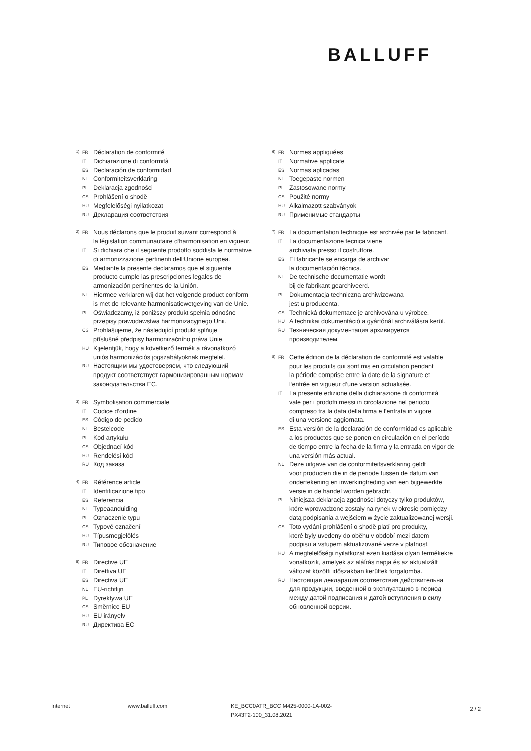BALLUFF
1) FR Déclaration de conformité
IT Dichiarazione di conformità
ES Declaración de conformidad
NL Conformiteitsverklaring
PL Deklaracja zgodności
CS Prohlášení o shodě
HU Megfelelőségi nyilatkozat
RU Декларация соответствия
2) FR Nous déclarons que le produit suivant correspond à
la législation communautaire d‘harmonisation en vigueur.
IT Si dichiara che il seguente prodotto soddisfa le normative
di armonizzazione pertinenti dell‘Unione europea.
ES Mediante la presente declaramos que el siguiente
producto cumple las prescripciones legales de
armonización pertinentes de la Unión.
NL Hiermee verklaren wij dat het volgende product conform
is met de relevante harmonisatiewetgeving van de Unie.
PL Oświadczamy, iż poniższy produkt spełnia odnośne
przepisy prawodawstwa harmonizacyjnego Unii.
CS Prohlašujeme, že následující produkt splňuje
příslušné předpisy harmonizačního práva Unie.
HU Kijelentjük, hogy a következő termék a rávonatkozó
uniós harmonizációs jogszabályoknak megfelel.
RU Настоящим мы удостоверяем, что следующий
продукт соответствует гармонизированным нормам
законодательства ЕС.
3) FR Symbolisation commerciale
IT Codice d‘ordine
ES Código de pedido
NL Bestelcode
PL Kod artykułu
CS Objednací kód
HU Rendelési kód
RU Код заказа
4) FR Référence article
IT Identificazione tipo
ES Referencia
NL Typeaanduiding
PL Oznaczenie typu
CS Typové označení
HU Típusmegjelölés
RU Типовое обозначение
5) FR Directive UE
IT Direttiva UE
ES Directiva UE
NL EU-richtlijn
PL Dyrektywa UE
CS Směrnice EU
HU EU irányelv
RU Директива ЕС
6) FR Normes appliquées
IT Normative applicate
ES Normas aplicadas
NL Toegepaste normen
PL Zastosowane normy
CS Použité normy
HU Alkalmazott szabványok
RU Применимые стандарты
7) FR La documentation technique est archivée par le fabricant.
IT La documentazione tecnica viene
archiviata presso il costruttore.
ES El fabricante se encarga de archivar
la documentación técnica.
NL De technische documentatie wordt
bij de fabrikant gearchiveerd.
PL Dokumentacja techniczna archiwizowana
jest u producenta.
CS Technická dokumentace je archivována u výrobce.
HU A technikai dokumentáció a gyártónál archiválásra kerül.
RU Техническая документация архивируется
производителем.
8) FR Cette édition de la déclaration de conformité est valable
pour les produits qui sont mis en circulation pendant
la période comprise entre la date de la signature et
l‘entrée en vigueur d‘une version actualisée.
IT La presente edizione della dichiarazione di conformità
vale per i prodotti messi in circolazione nel periodo
compreso tra la data della firma e l‘entrata in vigore
di una versione aggiornata.
ES Esta versión de la declaración de conformidad es aplicable
a los productos que se ponen en circulación en el período
de tiempo entre la fecha de la firma y la entrada en vigor de
una versión más actual.
NL Deze uitgave van de conformiteitsverklaring geldt
voor producten die in de periode tussen de datum van
ondertekening en inwerkingtreding van een bijgewerkte
versie in de handel worden gebracht.
PL Niniejsza deklaracja zgodności dotyczy tylko produktów,
które wprowadzone zostały na rynek w okresie pomiędzy
datą podpisania a wejściem w życie zaktualizowanej wersji.
CS Toto vydání prohlášení o shodě platí pro produkty,
které byly uvedeny do oběhu v období mezi datem
podpisu a vstupem aktualizované verze v platnost.
HU A megfelelőségi nyilatkozat ezen kiadása olyan termékekre
vonatkozik, amelyek az aláírás napja és az aktualizált
változat közötti időszakban kerültek forgalomba.
RU Настоящая декларация соответствия действительна
для продукции, введенной в эксплуатацию в период
между датой подписания и датой вступления в силу
обновленной версии.
Internet www.balluff.com KE_BCC0ATR_BCC M425-0000-1A-002-
PX43T2-100_31.08.2021
2 / 2